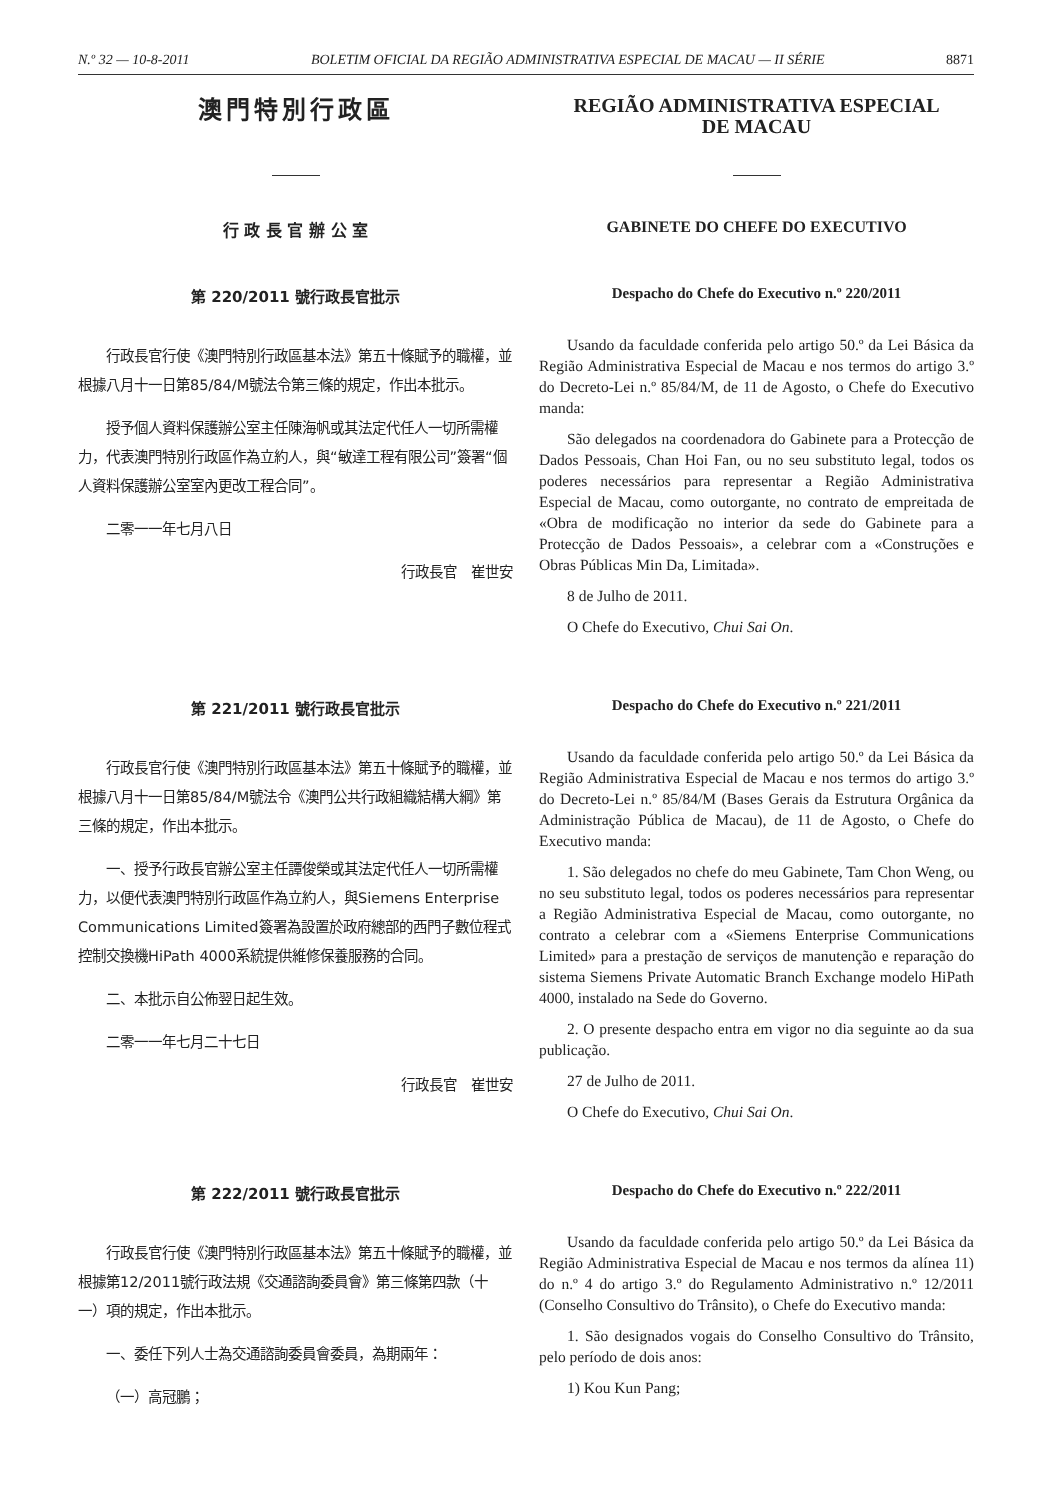N.º 32 — 10-8-2011 BOLETIM OFICIAL DA REGIÃO ADMINISTRATIVA ESPECIAL DE MACAU — II SÉRIE 8871
澳門特別行政區
行 政 長 官 辦 公 室
REGIÃO ADMINISTRATIVA ESPECIAL
DE MACAU
GABINETE DO CHEFE DO EXECUTIVO
第 220/2011 號行政長官批示
行政長官行使《澳門特別行政區基本法》第五十條賦予的職權，並根據八月十一日第85/84/M號法令第三條的規定，作出本批示。
授予個人資料保護辦公室主任陳海帆或其法定代任人一切所需權力，代表澳門特別行政區作為立約人，與“敏達工程有限公司”簽署“個人資料保護辦公室室內更改工程合同”。
二零一一年七月八日
行政長官　崔世安
Despacho do Chefe do Executivo n.º 220/2011
Usando da faculdade conferida pelo artigo 50.º da Lei Básica da Região Administrativa Especial de Macau e nos termos do artigo 3.º do Decreto-Lei n.º 85/84/M, de 11 de Agosto, o Chefe do Executivo manda:
São delegados na coordenadora do Gabinete para a Protecção de Dados Pessoais, Chan Hoi Fan, ou no seu substituto legal, todos os poderes necessários para representar a Região Administrativa Especial de Macau, como outorgante, no contrato de empreitada de «Obra de modificação no interior da sede do Gabinete para a Protecção de Dados Pessoais», a celebrar com a «Construções e Obras Públicas Min Da, Limitada».
8 de Julho de 2011.
O Chefe do Executivo, Chui Sai On.
第 221/2011 號行政長官批示
行政長官行使《澳門特別行政區基本法》第五十條賦予的職權，並根據八月十一日第85/84/M號法令《澳門公共行政組織結構大綱》第三條的規定，作出本批示。
一、授予行政長官辦公室主任譚俊榮或其法定代任人一切所需權力，以便代表澳門特別行政區作為立約人，與Siemens Enterprise Communications Limited簽署為設置於政府總部的西門子數位程式控制交換機HiPath 4000系統提供維修保養服務的合同。
二、本批示自公佈翌日起生效。
二零一一年七月二十七日
行政長官　崔世安
Despacho do Chefe do Executivo n.º 221/2011
Usando da faculdade conferida pelo artigo 50.º da Lei Básica da Região Administrativa Especial de Macau e nos termos do artigo 3.º do Decreto-Lei n.º 85/84/M (Bases Gerais da Estrutura Orgânica da Administração Pública de Macau), de 11 de Agosto, o Chefe do Executivo manda:
1. São delegados no chefe do meu Gabinete, Tam Chon Weng, ou no seu substituto legal, todos os poderes necessários para representar a Região Administrativa Especial de Macau, como outorgante, no contrato a celebrar com a «Siemens Enterprise Communications Limited» para a prestação de serviços de manutenção e reparação do sistema Siemens Private Automatic Branch Exchange modelo HiPath 4000, instalado na Sede do Governo.
2. O presente despacho entra em vigor no dia seguinte ao da sua publicação.
27 de Julho de 2011.
O Chefe do Executivo, Chui Sai On.
第 222/2011 號行政長官批示
行政長官行使《澳門特別行政區基本法》第五十條賦予的職權，並根據第12/2011號行政法規《交通諮詢委員會》第三條第四款（十一）項的規定，作出本批示。
一、委任下列人士為交通諮詢委員會委員，為期兩年：
（一）高冠鵬；
Despacho do Chefe do Executivo n.º 222/2011
Usando da faculdade conferida pelo artigo 50.º da Lei Básica da Região Administrativa Especial de Macau e nos termos da alínea 11) do n.º 4 do artigo 3.º do Regulamento Administrativo n.º 12/2011 (Conselho Consultivo do Trânsito), o Chefe do Executivo manda:
1. São designados vogais do Conselho Consultivo do Trânsito, pelo período de dois anos:
1) Kou Kun Pang;